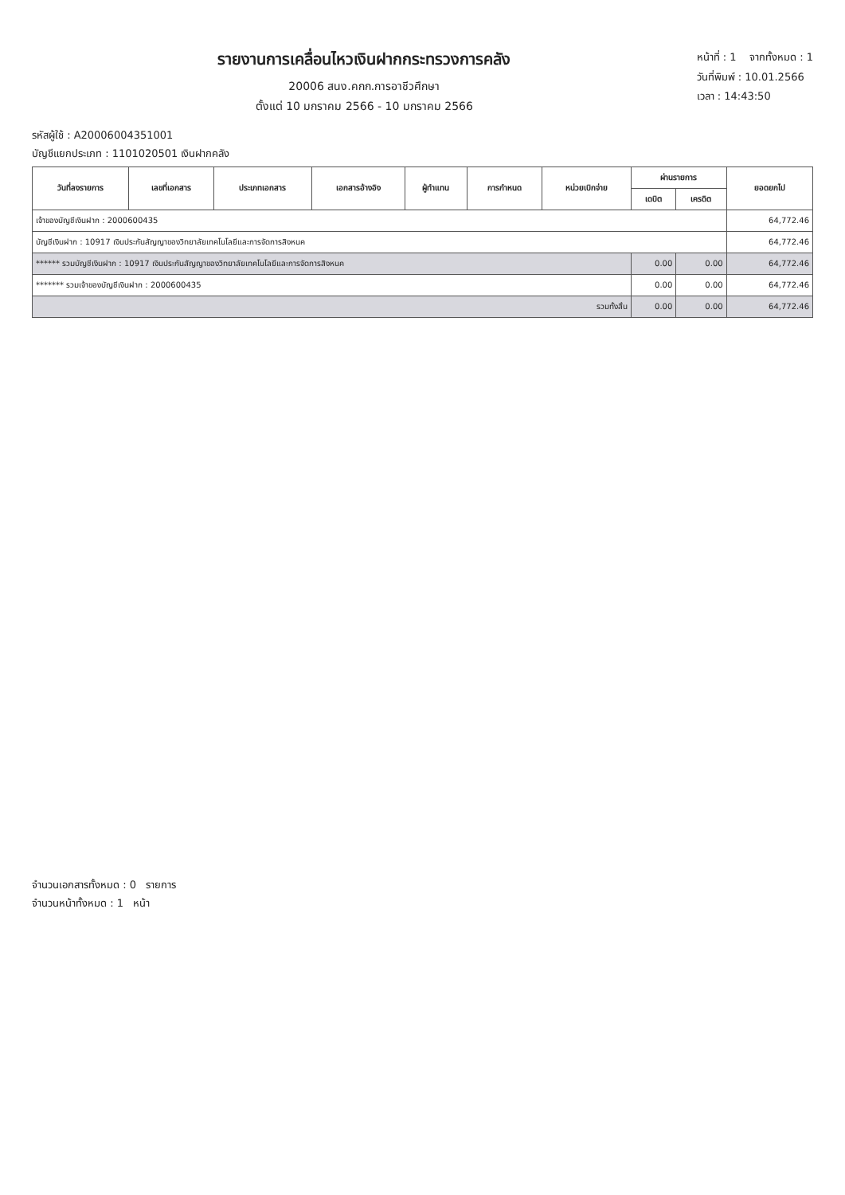รายงานการเคลื่อนไหวเงินฝากกระทรวงการคลัง
20006 สนง.คกก.การอาชีวศึกษา
ตั้งแต่ 10 มกราคม 2566 - 10 มกราคม 2566
หน้าที่ : 1 จากทั้งหมด : 1
วันที่พิมพ์ : 10.01.2566
เวลา : 14:43:50
รหัสผู้ใช้ : A20006004351001
บัญชีแยกประเภท : 1101020501 เงินฝากคลัง
| วันที่ลงรายการ | เลขที่เอกสาร | ประเภทเอกสาร | เอกสารอ้างอิง | ผู้ทำแทน | การกำหนด | หน่วยเบิกจ่าย | ผ่านรายการ | | ยอดยกไป |
| --- | --- | --- | --- | --- | --- | --- | --- | --- | --- |
| | | | | | | | เดบิต | เครดิต | |
| เจ้าของบัญชีเงินฝาก : 2000600435 | | | | | | | | | 64,772.46 |
| บัญชีเงินฝาก : 10917 เงินประกันสัญญาของวิทยาลัยเทคโนโลยีและการจัดการสิงหนค | | | | | | | | | 64,772.46 |
| ****** รวมบัญชีเงินฝาก : 10917 เงินประกันสัญญาของวิทยาลัยเทคโนโลยีและการจัดการสิงหนค | | | | | | | 0.00 | 0.00 | 64,772.46 |
| ******* รวมเจ้าของบัญชีเงินฝาก : 2000600435 | | | | | | | 0.00 | 0.00 | 64,772.46 |
| รวมทั้งสิ้น | | | | | | | 0.00 | 0.00 | 64,772.46 |
จำนวนเอกสารทั้งหมด : 0 รายการ
จำนวนหน้าทั้งหมด : 1 หน้า